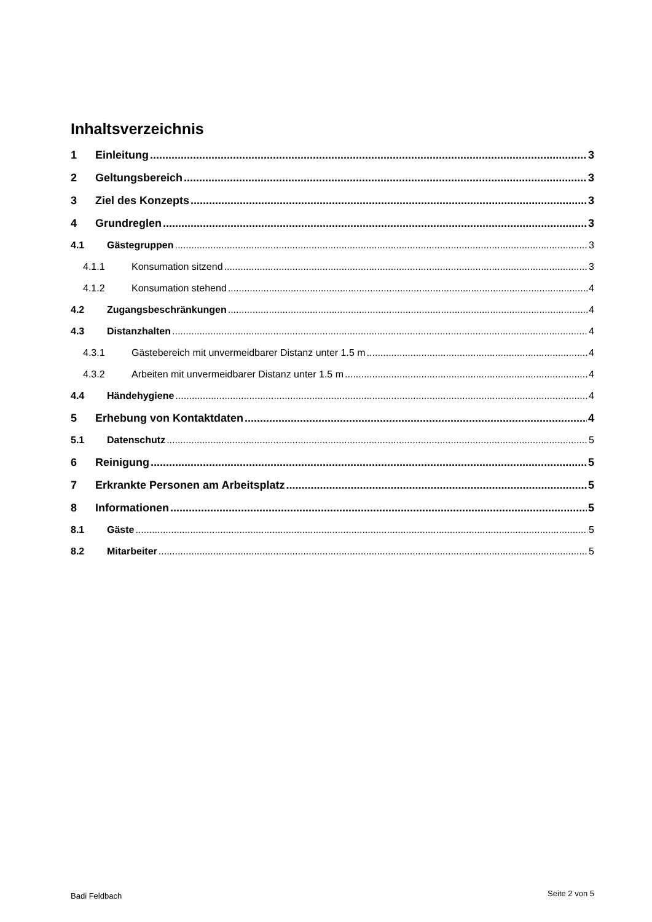Inhaltsverzeichnis
1 Einleitung 3
2 Geltungsbereich 3
3 Ziel des Konzepts 3
4 Grundreglen 3
4.1 Gästegruppen 3
4.1.1 Konsumation sitzend 3
4.1.2 Konsumation stehend 4
4.2 Zugangsbeschränkungen 4
4.3 Distanzhalten 4
4.3.1 Gästebereich mit unvermeidbarer Distanz unter 1.5 m 4
4.3.2 Arbeiten mit unvermeidbarer Distanz unter 1.5 m 4
4.4 Händehygiene 4
5 Erhebung von Kontaktdaten 4
5.1 Datenschutz 5
6 Reinigung 5
7 Erkrankte Personen am Arbeitsplatz 5
8 Informationen 5
8.1 Gäste 5
8.2 Mitarbeiter 5
Badi Feldbach Seite 2 von 5